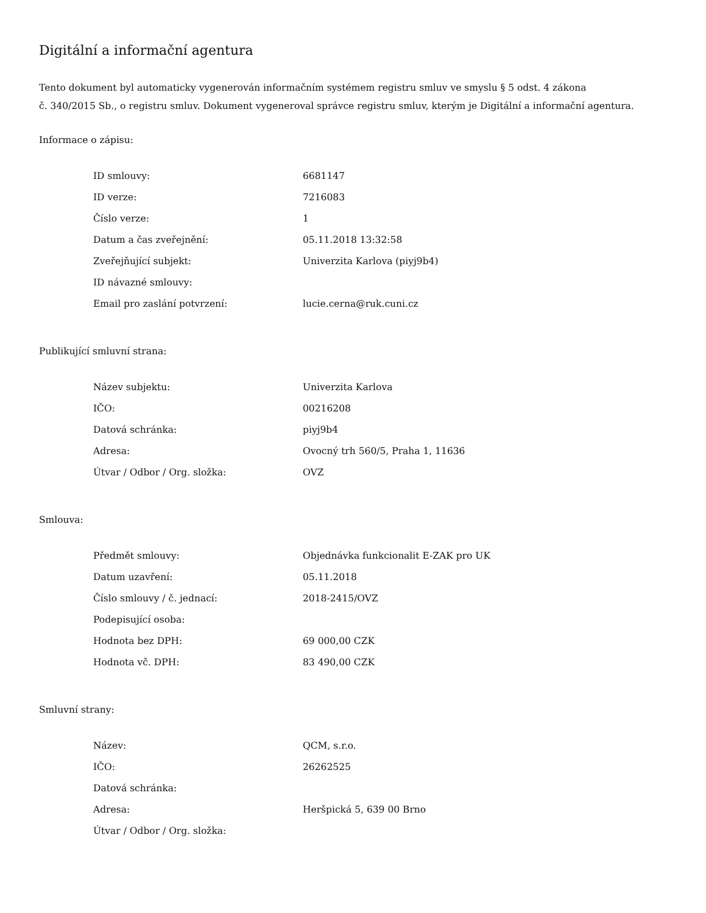Digitální a informační agentura
Tento dokument byl automaticky vygenerován informačním systémem registru smluv ve smyslu § 5 odst. 4 zákona
č. 340/2015 Sb., o registru smluv. Dokument vygeneroval správce registru smluv, kterým je Digitální a informační agentura.
Informace o zápisu:
| ID smlouvy: | 6681147 |
| ID verze: | 7216083 |
| Číslo verze: | 1 |
| Datum a čas zveřejnění: | 05.11.2018 13:32:58 |
| Zveřejňující subjekt: | Univerzita Karlova (piyj9b4) |
| ID návazné smlouvy: | |
| Email pro zaslání potvrzení: | lucie.cerna@ruk.cuni.cz |
Publikující smluvní strana:
| Název subjektu: | Univerzita Karlova |
| IČO: | 00216208 |
| Datová schránka: | piyj9b4 |
| Adresa: | Ovocný trh 560/5, Praha 1, 11636 |
| Útvar / Odbor / Org. složka: | OVZ |
Smlouva:
| Předmět smlouvy: | Objednávka funkcionalit E-ZAK pro UK |
| Datum uzavření: | 05.11.2018 |
| Číslo smlouvy / č. jednací: | 2018-2415/OVZ |
| Podepisující osoba: | |
| Hodnota bez DPH: | 69 000,00 CZK |
| Hodnota vč. DPH: | 83 490,00 CZK |
Smluvní strany:
| Název: | QCM, s.r.o. |
| IČO: | 26262525 |
| Datová schránka: | |
| Adresa: | Heršpická 5, 639 00 Brno |
| Útvar / Odbor / Org. složka: | |